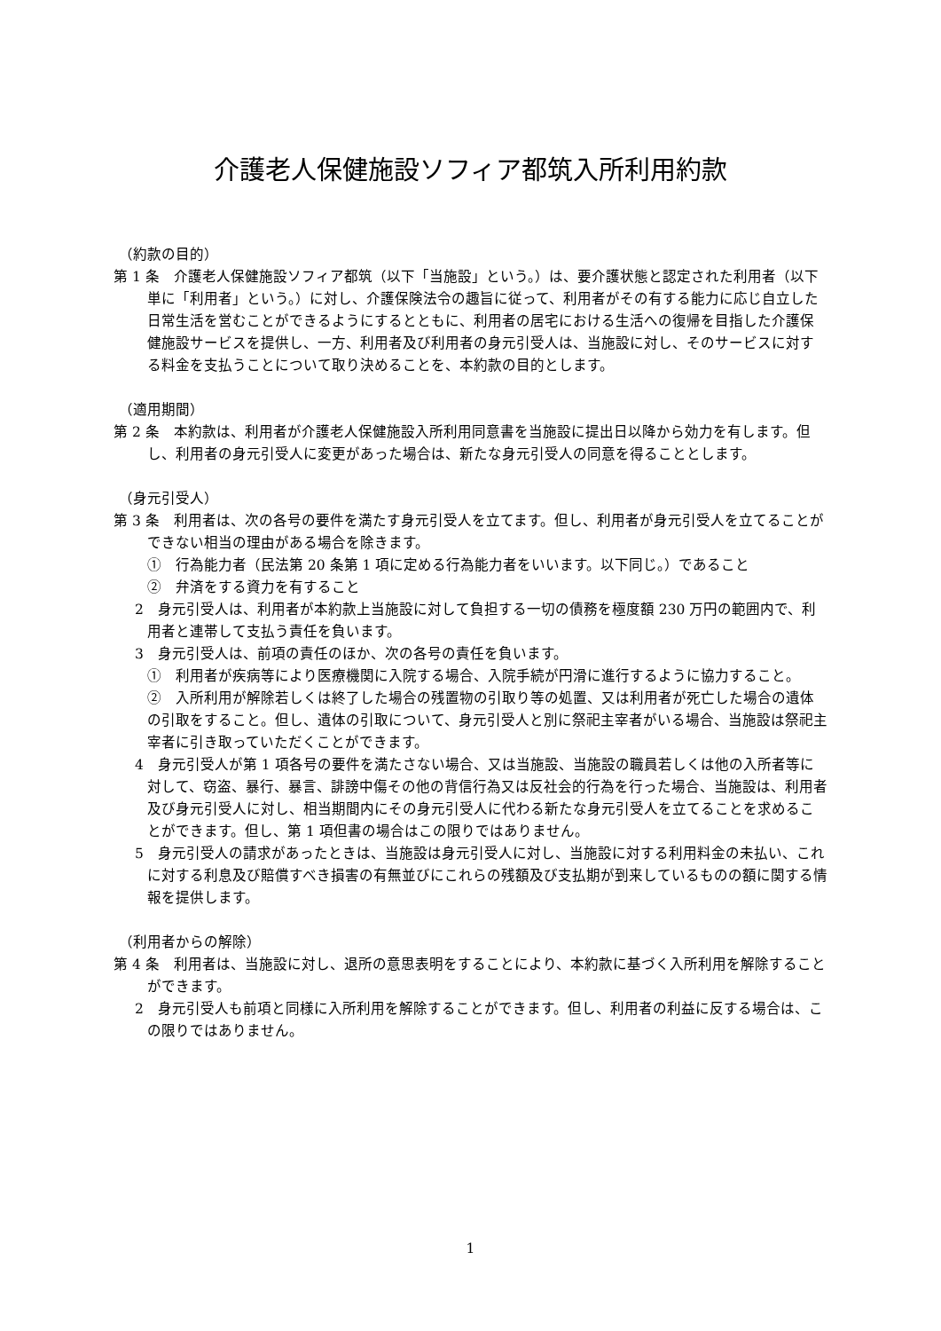介護老人保健施設ソフィア都筑入所利用約款
（約款の目的）
第 1 条　介護老人保健施設ソフィア都筑（以下「当施設」という。）は、要介護状態と認定された利用者（以下単に「利用者」という。）に対し、介護保険法令の趣旨に従って、利用者がその有する能力に応じ自立した日常生活を営むことができるようにするとともに、利用者の居宅における生活への復帰を目指した介護保健施設サービスを提供し、一方、利用者及び利用者の身元引受人は、当施設に対し、そのサービスに対する料金を支払うことについて取り決めることを、本約款の目的とします。
（適用期間）
第 2 条　本約款は、利用者が介護老人保健施設入所利用同意書を当施設に提出日以降から効力を有します。但し、利用者の身元引受人に変更があった場合は、新たな身元引受人の同意を得ることとします。
（身元引受人）
第 3 条　利用者は、次の各号の要件を満たす身元引受人を立てます。但し、利用者が身元引受人を立てることができない相当の理由がある場合を除きます。
①　行為能力者（民法第 20 条第 1 項に定める行為能力者をいいます。以下同じ。）であること
②　弁済をする資力を有すること
2　身元引受人は、利用者が本約款上当施設に対して負担する一切の債務を極度額 230 万円の範囲内で、利用者と連帯して支払う責任を負います。
3　身元引受人は、前項の責任のほか、次の各号の責任を負います。
①　利用者が疾病等により医療機関に入院する場合、入院手続が円滑に進行するように協力すること。
②　入所利用が解除若しくは終了した場合の残置物の引取り等の処置、又は利用者が死亡した場合の遺体の引取をすること。但し、遺体の引取について、身元引受人と別に祭祀主宰者がいる場合、当施設は祭祀主宰者に引き取っていただくことができます。
4　身元引受人が第 1 項各号の要件を満たさない場合、又は当施設、当施設の職員若しくは他の入所者等に対して、窃盗、暴行、暴言、誹謗中傷その他の背信行為又は反社会的行為を行った場合、当施設は、利用者及び身元引受人に対し、相当期間内にその身元引受人に代わる新たな身元引受人を立てることを求めることができます。但し、第 1 項但書の場合はこの限りではありません。
5　身元引受人の請求があったときは、当施設は身元引受人に対し、当施設に対する利用料金の未払い、これに対する利息及び賠償すべき損害の有無並びにこれらの残額及び支払期が到来しているものの額に関する情報を提供します。
（利用者からの解除）
第 4 条　利用者は、当施設に対し、退所の意思表明をすることにより、本約款に基づく入所利用を解除することができます。
2　身元引受人も前項と同様に入所利用を解除することができます。但し、利用者の利益に反する場合は、この限りではありません。
1